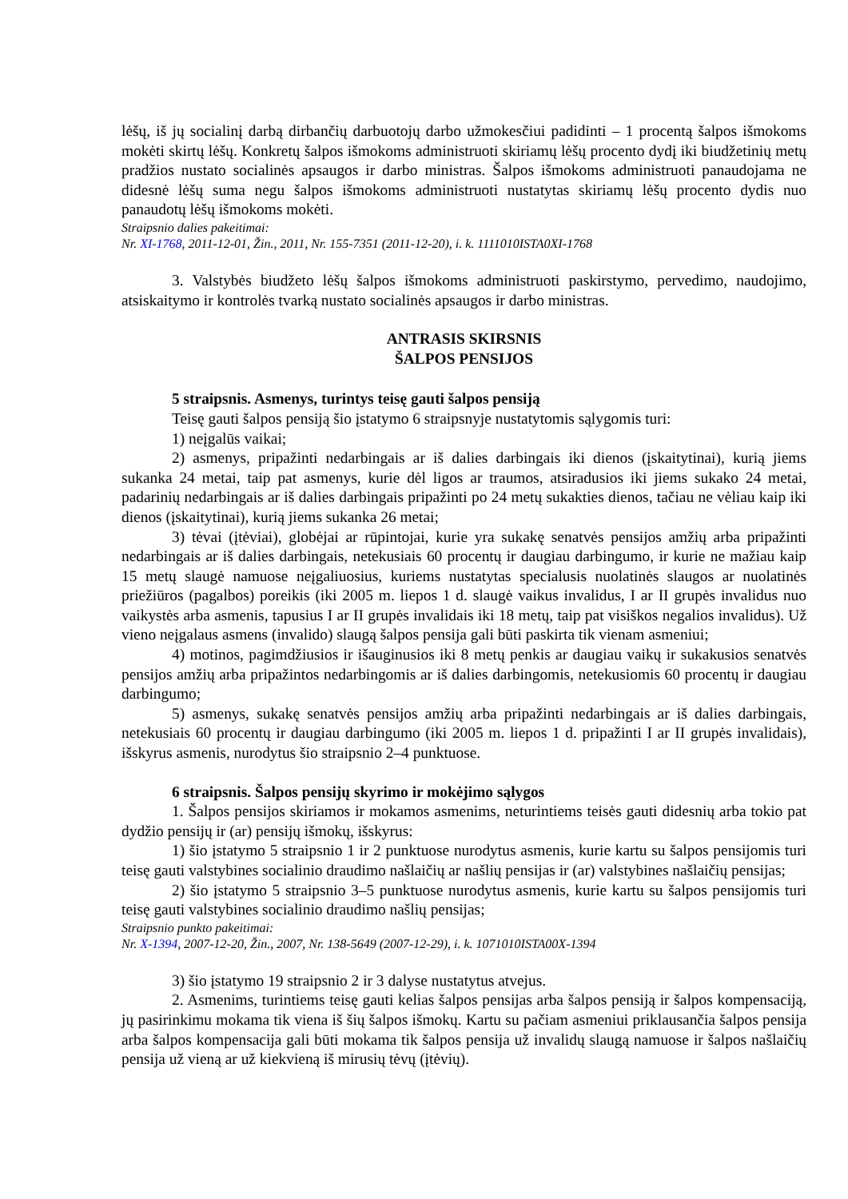lėšų, iš jų socialinį darbą dirbančių darbuotojų darbo užmokesčiui padidinti – 1 procentą šalpos išmokoms mokėti skirtų lėšų. Konkretų šalpos išmokoms administruoti skiriamų lėšų procento dydį iki biudžetinių metų pradžios nustato socialinės apsaugos ir darbo ministras. Šalpos išmokoms administruoti panaudojama ne didesnė lėšų suma negu šalpos išmokoms administruoti nustatytas skiriamų lėšų procento dydis nuo panaudotų lėšų išmokoms mokėti.
Straipsnio dalies pakeitimai:
Nr. XI-1768, 2011-12-01, Žin., 2011, Nr. 155-7351 (2011-12-20), i. k. 1111010ISTA0XI-1768
3. Valstybės biudžeto lėšų šalpos išmokoms administruoti paskirstymo, pervedimo, naudojimo, atsiskaitymo ir kontrolės tvarką nustato socialinės apsaugos ir darbo ministras.
ANTRASIS SKIRSNIS
ŠALPOS PENSIJOS
5 straipsnis. Asmenys, turintys teisę gauti šalpos pensiją
Teisę gauti šalpos pensiją šio įstatymo 6 straipsnyje nustatytomis sąlygomis turi:
1) neįgalūs vaikai;
2) asmenys, pripažinti nedarbingais ar iš dalies darbingais iki dienos (įskaitytinai), kurią jiems sukanka 24 metai, taip pat asmenys, kurie dėl ligos ar traumos, atsiradusios iki jiems sukako 24 metai, padarinių nedarbingais ar iš dalies darbingais pripažinti po 24 metų sukakties dienos, tačiau ne vėliau kaip iki dienos (įskaitytinai), kurią jiems sukanka 26 metai;
3) tėvai (įtėviai), globėjai ar rūpintojai, kurie yra sukakę senatvės pensijos amžių arba pripažinti nedarbingais ar iš dalies darbingais, netekusiais 60 procentų ir daugiau darbingumo, ir kurie ne mažiau kaip 15 metų slaugė namuose neįgaliuosius, kuriems nustatytas specialusis nuolatinės slaugos ar nuolatinės priežiūros (pagalbos) poreikis (iki 2005 m. liepos 1 d. slaugė vaikus invalidus, I ar II grupės invalidus nuo vaikystės arba asmenis, tapusius I ar II grupės invalidais iki 18 metų, taip pat visiškos negalios invalidus). Už vieno neįgalaus asmens (invalido) slaugą šalpos pensija gali būti paskirta tik vienam asmeniui;
4) motinos, pagimdžiusios ir išauginusios iki 8 metų penkis ar daugiau vaikų ir sukakusios senatvės pensijos amžių arba pripažintos nedarbingomis ar iš dalies darbingomis, netekusiomis 60 procentų ir daugiau darbingumo;
5) asmenys, sukakę senatvės pensijos amžių arba pripažinti nedarbingais ar iš dalies darbingais, netekusiais 60 procentų ir daugiau darbingumo (iki 2005 m. liepos 1 d. pripažinti I ar II grupės invalidais), išskyrus asmenis, nurodytus šio straipsnio 2–4 punktuose.
6 straipsnis. Šalpos pensijų skyrimo ir mokėjimo sąlygos
1. Šalpos pensijos skiriamos ir mokamos asmenims, neturintiems teisės gauti didesnių arba tokio pat dydžio pensijų ir (ar) pensijų išmokų, išskyrus:
1) šio įstatymo 5 straipsnio 1 ir 2 punktuose nurodytus asmenis, kurie kartu su šalpos pensijomis turi teisę gauti valstybines socialinio draudimo našlaičių ar našlių pensijas ir (ar) valstybines našlaičių pensijas;
2) šio įstatymo 5 straipsnio 3–5 punktuose nurodytus asmenis, kurie kartu su šalpos pensijomis turi teisę gauti valstybines socialinio draudimo našlių pensijas;
Straipsnio punkto pakeitimai:
Nr. X-1394, 2007-12-20, Žin., 2007, Nr. 138-5649 (2007-12-29), i. k. 1071010ISTA00X-1394
3) šio įstatymo 19 straipsnio 2 ir 3 dalyse nustatytus atvejus.
2. Asmenims, turintiems teisę gauti kelias šalpos pensijas arba šalpos pensiją ir šalpos kompensaciją, jų pasirinkimu mokama tik viena iš šių šalpos išmokų. Kartu su pačiam asmeniui priklausančia šalpos pensija arba šalpos kompensacija gali būti mokama tik šalpos pensija už invalidų slaugą namuose ir šalpos našlaičių pensija už vieną ar už kiekvieną iš mirusių tėvų (įtėvių).